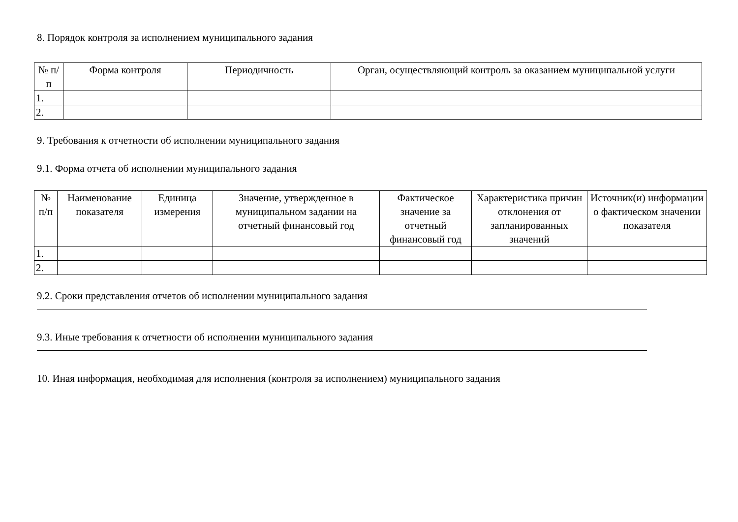8. Порядок контроля за исполнением муниципального задания
| № п/п | Форма контроля | Периодичность | Орган, осуществляющий контроль за оказанием муниципальной услуги |
| --- | --- | --- | --- |
| 1. | | | |
| 2. | | | |
9. Требования к отчетности об исполнении муниципального задания
9.1. Форма отчета об исполнении муниципального задания
| № п/п | Наименование показателя | Единица измерения | Значение, утвержденное в муниципальном задании на отчетный финансовый год | Фактическое значение за отчетный финансовый год | Характеристика причин отклонения от запланированных значений | Источник(и) информации о фактическом значении показателя |
| --- | --- | --- | --- | --- | --- | --- |
| 1. | | | | | | |
| 2. | | | | | | |
9.2. Сроки представления отчетов об исполнении муниципального задания
9.3. Иные требования к отчетности об исполнении муниципального задания
10. Иная информация, необходимая для исполнения (контроля за исполнением) муниципального задания